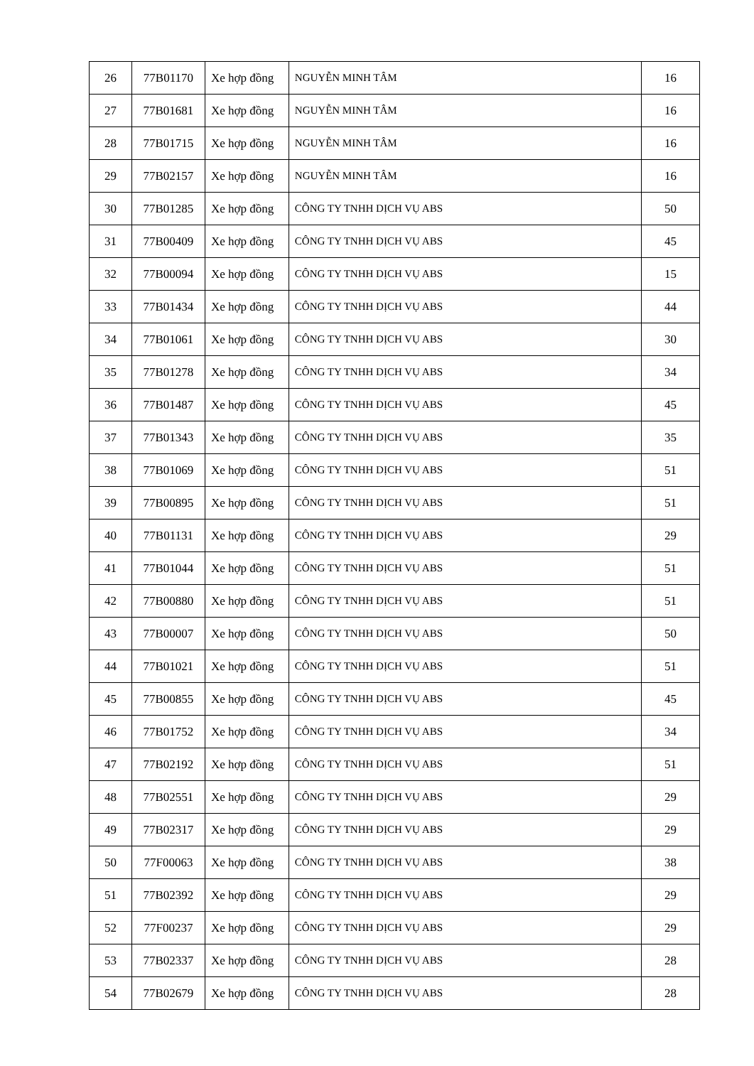| 26 | 77B01170 | Xe hợp đồng | NGUYỄN MINH TÂM | 16 |
| 27 | 77B01681 | Xe hợp đồng | NGUYỄN MINH TÂM | 16 |
| 28 | 77B01715 | Xe hợp đồng | NGUYỄN MINH TÂM | 16 |
| 29 | 77B02157 | Xe hợp đồng | NGUYỄN MINH TÂM | 16 |
| 30 | 77B01285 | Xe hợp đồng | CÔNG TY TNHH DỊCH VỤ ABS | 50 |
| 31 | 77B00409 | Xe hợp đồng | CÔNG TY TNHH DỊCH VỤ ABS | 45 |
| 32 | 77B00094 | Xe hợp đồng | CÔNG TY TNHH DỊCH VỤ ABS | 15 |
| 33 | 77B01434 | Xe hợp đồng | CÔNG TY TNHH DỊCH VỤ ABS | 44 |
| 34 | 77B01061 | Xe hợp đồng | CÔNG TY TNHH DỊCH VỤ ABS | 30 |
| 35 | 77B01278 | Xe hợp đồng | CÔNG TY TNHH DỊCH VỤ ABS | 34 |
| 36 | 77B01487 | Xe hợp đồng | CÔNG TY TNHH DỊCH VỤ ABS | 45 |
| 37 | 77B01343 | Xe hợp đồng | CÔNG TY TNHH DỊCH VỤ ABS | 35 |
| 38 | 77B01069 | Xe hợp đồng | CÔNG TY TNHH DỊCH VỤ ABS | 51 |
| 39 | 77B00895 | Xe hợp đồng | CÔNG TY TNHH DỊCH VỤ ABS | 51 |
| 40 | 77B01131 | Xe hợp đồng | CÔNG TY TNHH DỊCH VỤ ABS | 29 |
| 41 | 77B01044 | Xe hợp đồng | CÔNG TY TNHH DỊCH VỤ ABS | 51 |
| 42 | 77B00880 | Xe hợp đồng | CÔNG TY TNHH DỊCH VỤ ABS | 51 |
| 43 | 77B00007 | Xe hợp đồng | CÔNG TY TNHH DỊCH VỤ ABS | 50 |
| 44 | 77B01021 | Xe hợp đồng | CÔNG TY TNHH DỊCH VỤ ABS | 51 |
| 45 | 77B00855 | Xe hợp đồng | CÔNG TY TNHH DỊCH VỤ ABS | 45 |
| 46 | 77B01752 | Xe hợp đồng | CÔNG TY TNHH DỊCH VỤ ABS | 34 |
| 47 | 77B02192 | Xe hợp đồng | CÔNG TY TNHH DỊCH VỤ ABS | 51 |
| 48 | 77B02551 | Xe hợp đồng | CÔNG TY TNHH DỊCH VỤ ABS | 29 |
| 49 | 77B02317 | Xe hợp đồng | CÔNG TY TNHH DỊCH VỤ ABS | 29 |
| 50 | 77F00063 | Xe hợp đồng | CÔNG TY TNHH DỊCH VỤ ABS | 38 |
| 51 | 77B02392 | Xe hợp đồng | CÔNG TY TNHH DỊCH VỤ ABS | 29 |
| 52 | 77F00237 | Xe hợp đồng | CÔNG TY TNHH DỊCH VỤ ABS | 29 |
| 53 | 77B02337 | Xe hợp đồng | CÔNG TY TNHH DỊCH VỤ ABS | 28 |
| 54 | 77B02679 | Xe hợp đồng | CÔNG TY TNHH DỊCH VỤ ABS | 28 |